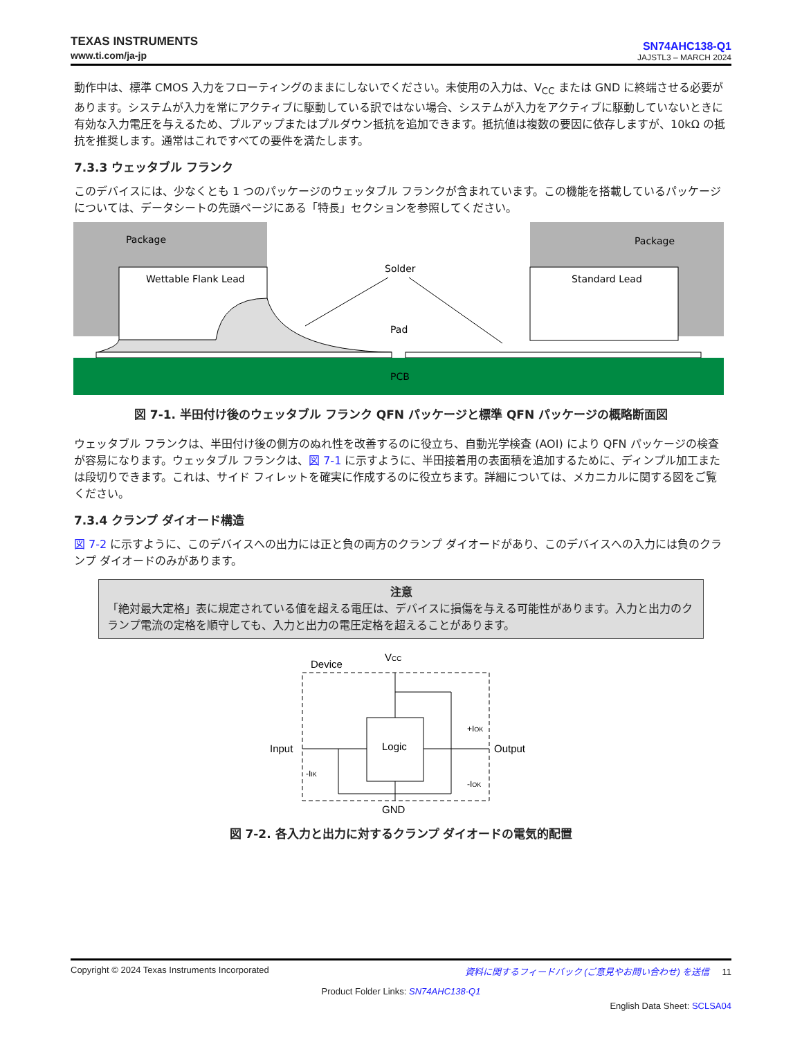TEXAS INSTRUMENTS
www.ti.com/ja-jp
SN74AHC138-Q1
JAJSTL3 – MARCH 2024
動作中は、標準 CMOS 入力をフローティングのままにしないでください。未使用の入力は、V<sub>CC</sub> または GND に終端させる必要があります。システムが入力を常にアクティブに駆動している訳ではない場合、システムが入力をアクティブに駆動していないときに有効な入力電圧を与えるため、プルアップまたはプルダウン抵抗を追加できます。抵抗値は複数の要因に依存しますが、10kΩ の抵抗を推奨します。通常はこれですべての要件を満たします。
7.3.3 ウェッタブル フランク
このデバイスには、少なくとも 1 つのパッケージのウェッタブル フランクが含まれています。この機能を搭載しているパッケージについては、データシートの先頭ページにある「特長」セクションを参照してください。
Package
Package
Wettable Flank Lead
Standard Lead
Solder
Pad
PCB
図 7-1. 半田付け後のウェッタブル フランク QFN パッケージと標準 QFN パッケージの概略断面図
ウェッタブル フランクは、半田付け後の側方のぬれ性を改善するのに役立ち、自動光学検査 (AOI) により QFN パッケージの検査が容易になります。ウェッタブル フランクは、図 7-1 に示すように、半田接着用の表面積を追加するために、ディンプル加工または段切りできます。これは、サイド フィレットを確実に作成するのに役立ちます。詳細については、メカニカルに関する図をご覧ください。
7.3.4 クランプ ダイオード構造
図 7-2 に示すように、このデバイスへの出力には正と負の両方のクランプ ダイオードがあり、このデバイスへの入力には負のクランプ ダイオードのみがあります。
注意
「絶対最大定格」表に規定されている値を超える電圧は、デバイスに損傷を与える可能性があります。入力と出力のクランプ電流の定格を順守しても、入力と出力の電圧定格を超えることがあります。
Device
VCC
Logic
Input
Output
GND
-IIK
+IOK
-IOK
図 7-2. 各入力と出力に対するクランプ ダイオードの電気的配置
Copyright © 2024 Texas Instruments Incorporated 資料に関するフィードバック (ご意見やお問い合わせ) を送信 11
Product Folder Links: SN74AHC138-Q1
English Data Sheet: SCLSA04